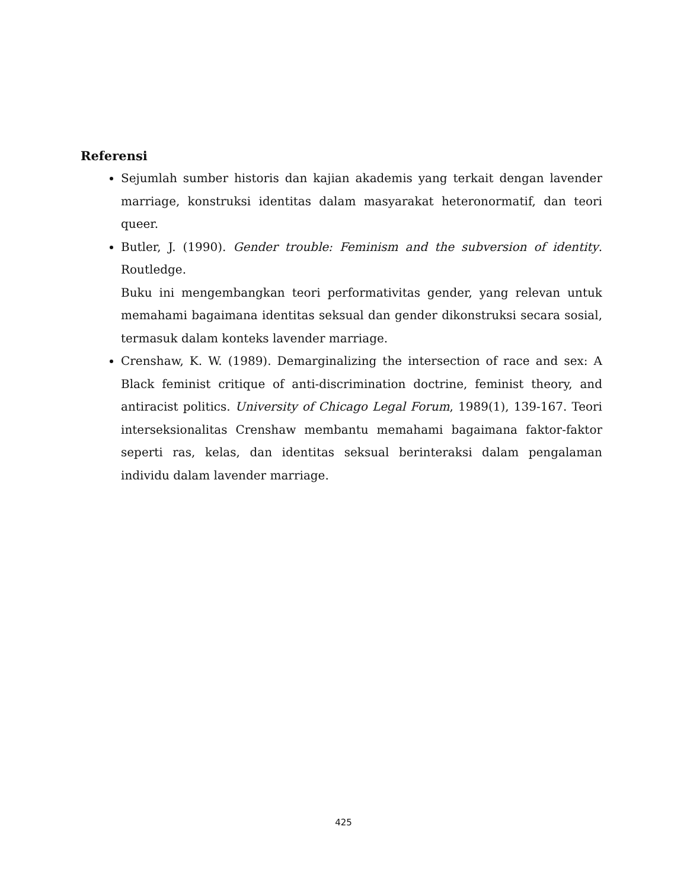Referensi
Sejumlah sumber historis dan kajian akademis yang terkait dengan lavender marriage, konstruksi identitas dalam masyarakat heteronormatif, dan teori queer.
Butler, J. (1990). Gender trouble: Feminism and the subversion of identity. Routledge.
Buku ini mengembangkan teori performativitas gender, yang relevan untuk memahami bagaimana identitas seksual dan gender dikonstruksi secara sosial, termasuk dalam konteks lavender marriage.
Crenshaw, K. W. (1989). Demarginalizing the intersection of race and sex: A Black feminist critique of anti-discrimination doctrine, feminist theory, and antiracist politics. University of Chicago Legal Forum, 1989(1), 139-167. Teori interseksionalitas Crenshaw membantu memahami bagaimana faktor-faktor seperti ras, kelas, dan identitas seksual berinteraksi dalam pengalaman individu dalam lavender marriage.
425